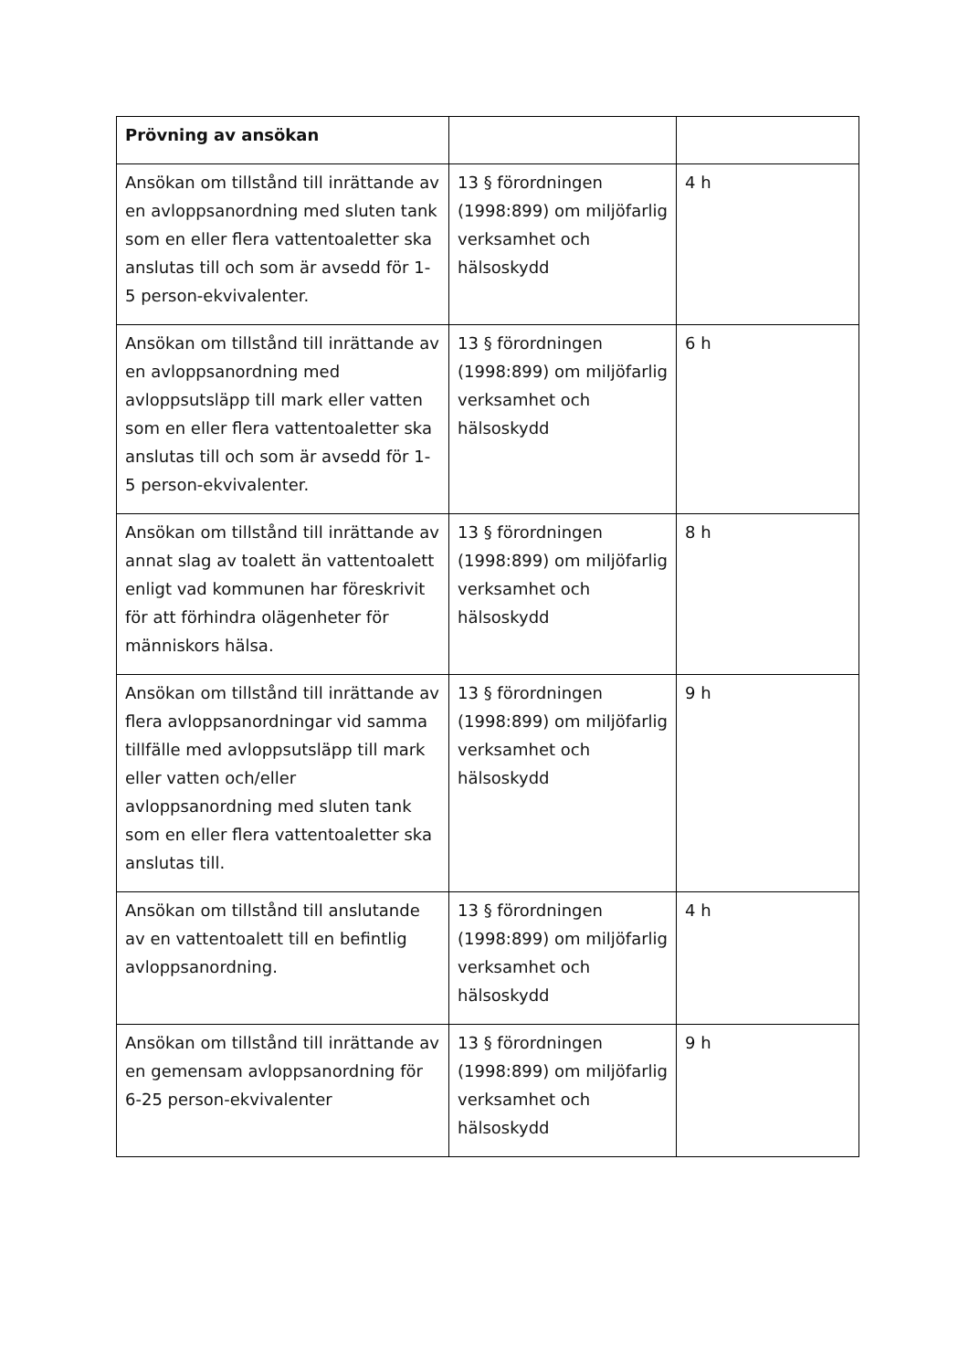| Prövning av ansökan | | |
| Ansökan om tillstånd till inrättande av en avloppsanordning med sluten tank som en eller flera vattentoaletter ska anslutas till och som är avsedd för 1-5 person-ekvivalenter. | 13 § förordningen (1998:899) om miljöfarlig verksamhet och hälsoskydd | 4 h |
| Ansökan om tillstånd till inrättande av en avloppsanordning med avloppsutsläpp till mark eller vatten som en eller flera vattentoaletter ska anslutas till och som är avsedd för 1-5 person-ekvivalenter. | 13 § förordningen (1998:899) om miljöfarlig verksamhet och hälsoskydd | 6 h |
| Ansökan om tillstånd till inrättande av annat slag av toalett än vattentoalett enligt vad kommunen har föreskrivit för att förhindra olägenheter för människors hälsa. | 13 § förordningen (1998:899) om miljöfarlig verksamhet och hälsoskydd | 8 h |
| Ansökan om tillstånd till inrättande av flera avloppsanordningar vid samma tillfälle med avloppsutsläpp till mark eller vatten och/eller avloppsanordning med sluten tank som en eller flera vattentoaletter ska anslutas till. | 13 § förordningen (1998:899) om miljöfarlig verksamhet och hälsoskydd | 9 h |
| Ansökan om tillstånd till anslutande av en vattentoalett till en befintlig avloppsanordning. | 13 § förordningen (1998:899) om miljöfarlig verksamhet och hälsoskydd | 4 h |
| Ansökan om tillstånd till inrättande av en gemensam avloppsanordning för 6-25 person-ekvivalenter | 13 § förordningen (1998:899) om miljöfarlig verksamhet och hälsoskydd | 9 h |